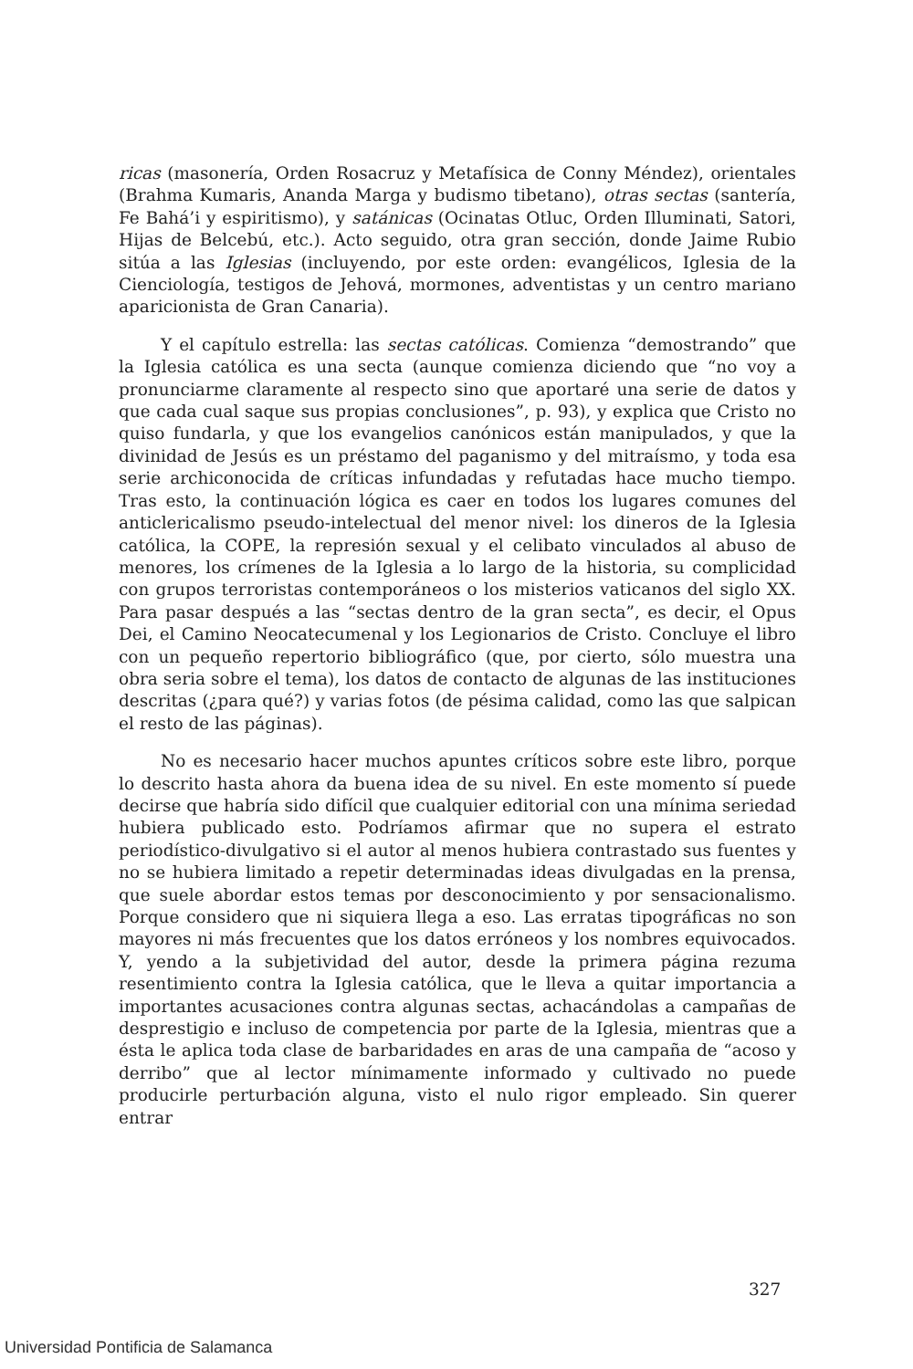ricas (masonería, Orden Rosacruz y Metafísica de Conny Méndez), orientales (Brahma Kumaris, Ananda Marga y budismo tibetano), otras sectas (santería, Fe Bahá’i y espiritismo), y satánicas (Ocinatas Otluc, Orden Illuminati, Satori, Hijas de Belcebú, etc.). Acto seguido, otra gran sección, donde Jaime Rubio sitúa a las Iglesias (incluyendo, por este orden: evangélicos, Iglesia de la Cienciología, testigos de Jehová, mormones, adventistas y un centro mariano aparicionista de Gran Canaria).
Y el capítulo estrella: las sectas católicas. Comienza “demostrando” que la Iglesia católica es una secta (aunque comienza diciendo que “no voy a pronunciarme claramente al respecto sino que aportaré una serie de datos y que cada cual saque sus propias conclusiones”, p. 93), y explica que Cristo no quiso fundarla, y que los evangelios canónicos están manipulados, y que la divinidad de Jesús es un préstamo del paganismo y del mitraísmo, y toda esa serie archiconocida de críticas infundadas y refutadas hace mucho tiempo. Tras esto, la continuación lógica es caer en todos los lugares comunes del anticlericalismo pseudo-intelectual del menor nivel: los dineros de la Iglesia católica, la COPE, la represión sexual y el celibato vinculados al abuso de menores, los crímenes de la Iglesia a lo largo de la historia, su complicidad con grupos terroristas contemporáneos o los misterios vaticanos del siglo XX. Para pasar después a las “sectas dentro de la gran secta”, es decir, el Opus Dei, el Camino Neocatecumenal y los Legionarios de Cristo. Concluye el libro con un pequeño repertorio bibliográfico (que, por cierto, sólo muestra una obra seria sobre el tema), los datos de contacto de algunas de las instituciones descritas (¿para qué?) y varias fotos (de pésima calidad, como las que salpican el resto de las páginas).
No es necesario hacer muchos apuntes críticos sobre este libro, porque lo descrito hasta ahora da buena idea de su nivel. En este momento sí puede decirse que habría sido difícil que cualquier editorial con una mínima seriedad hubiera publicado esto. Podríamos afirmar que no supera el estrato periodístico-divulgativo si el autor al menos hubiera contrastado sus fuentes y no se hubiera limitado a repetir determinadas ideas divulgadas en la prensa, que suele abordar estos temas por desconocimiento y por sensacionalismo. Porque considero que ni siquiera llega a eso. Las erratas tipográficas no son mayores ni más frecuentes que los datos erróneos y los nombres equivocados. Y, yendo a la subjetividad del autor, desde la primera página rezuma resentimiento contra la Iglesia católica, que le lleva a quitar importancia a importantes acusaciones contra algunas sectas, achacándolas a campañas de desprestigio e incluso de competencia por parte de la Iglesia, mientras que a ésta le aplica toda clase de barbaridades en aras de una campaña de “acoso y derribo” que al lector mínimamente informado y cultivado no puede producirle perturbación alguna, visto el nulo rigor empleado. Sin querer entrar
327
Universidad Pontificia de Salamanca